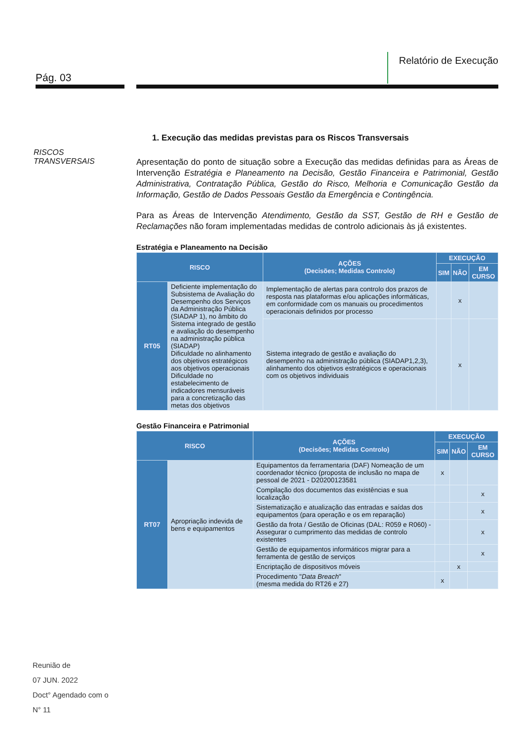Pág. 03
Relatório de Execução
RISCOS
TRANSVERSAIS
1. Execução das medidas previstas para os Riscos Transversais
Apresentação do ponto de situação sobre a Execução das medidas definidas para as Áreas de Intervenção Estratégia e Planeamento na Decisão, Gestão Financeira e Patrimonial, Gestão Administrativa, Contratação Pública, Gestão do Risco, Melhoria e Comunicação Gestão da Informação, Gestão de Dados Pessoais Gestão da Emergência e Contingência.
Para as Áreas de Intervenção Atendimento, Gestão da SST, Gestão de RH e Gestão de Reclamações não foram implementadas medidas de controlo adicionais às já existentes.
Estratégia e Planeamento na Decisão
| RISCO | | AÇÕES (Decisões; Medidas Controlo) | EXECUÇÃO | | |
| --- | --- | --- | --- | --- | --- |
| | | | SIM | NÃO | EM CURSO |
| RT05 | Deficiente implementação do Subsistema de Avaliação do Desempenho dos Serviços da Administração Pública (SIADAP 1), no âmbito do Sistema integrado de gestão e avaliação do desempenho na administração pública (SIADAP) Dificuldade no alinhamento dos objetivos estratégicos aos objetivos operacionais Dificuldade no estabelecimento de indicadores mensuráveis para a concretização das metas dos objetivos | Implementação de alertas para controlo dos prazos de resposta nas plataformas e/ou aplicações informáticas, em conformidade com os manuais ou procedimentos operacionais definidos por processo | | x | |
| | | Sistema integrado de gestão e avaliação do desempenho na administração pública (SIADAP1,2,3), alinhamento dos objetivos estratégicos e operacionais com os objetivos individuais | | x | |
Gestão Financeira e Patrimonial
| RISCO | | AÇÕES (Decisões; Medidas Controlo) | EXECUÇÃO | | |
| --- | --- | --- | --- | --- | --- |
| | | | SIM | NÃO | EM CURSO |
| RT07 | Apropriação indevida de bens e equipamentos | Equipamentos da ferramentaria (DAF) Nomeação de um coordenador técnico (proposta de inclusão no mapa de pessoal de 2021 - D20200123581 | x | | |
| | | Compilação dos documentos das existências e sua localização | | | x |
| | | Sistematização e atualização das entradas e saídas dos equipamentos (para operação e os em reparação) | | | x |
| | | Gestão da frota / Gestão de Oficinas (DAL: R059 e R060) - Assegurar o cumprimento das medidas de controlo existentes | | | x |
| | | Gestão de equipamentos informáticos migrar para a ferramenta de gestão de serviços | | | x |
| | | Encriptação de dispositivos móveis | | x | |
| | | Procedimento " Data Breach " (mesma medida do RT26 e 27) | x | | |
Reunião de
07 JUN. 2022
Doct° Agendado com o
N° 11